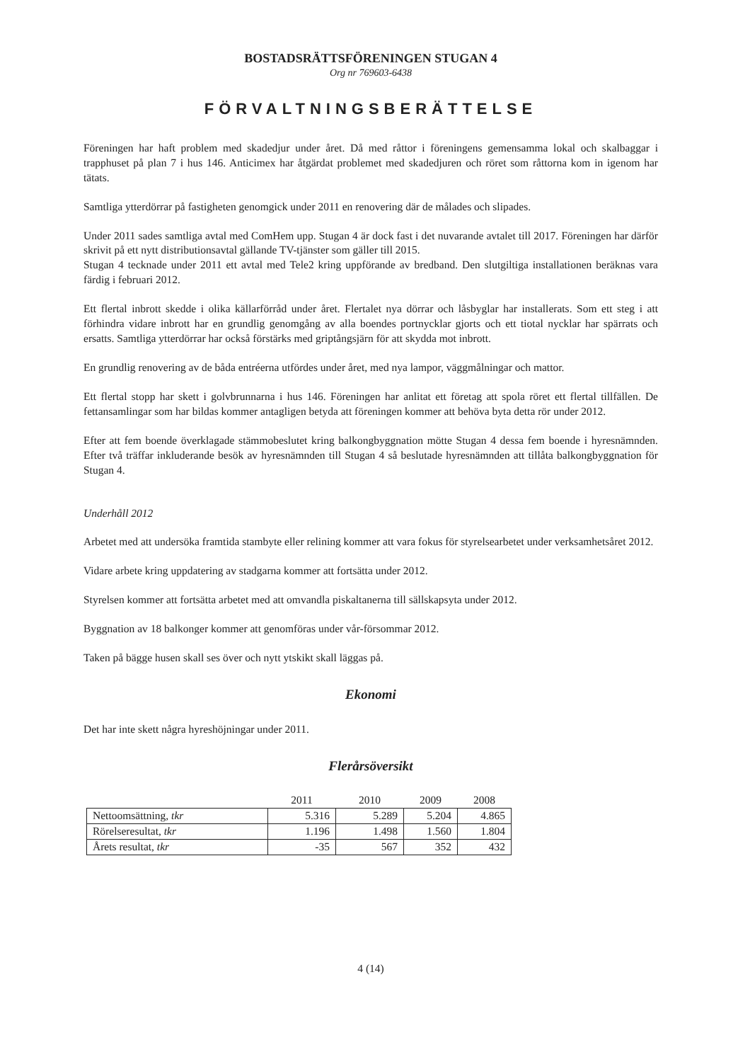BOSTADSRÄTTSFÖRENINGEN STUGAN 4
Org nr 769603-6438
FÖRVALTNINGSBERÄTTELSE
Föreningen har haft problem med skadedjur under året. Då med råttor i föreningens gemensamma lokal och skalbaggar i trapphuset på plan 7 i hus 146. Anticimex har åtgärdat problemet med skadedjuren och röret som råttorna kom in igenom har tätats.
Samtliga ytterdörrar på fastigheten genomgick under 2011 en renovering där de målades och slipades.
Under 2011 sades samtliga avtal med ComHem upp. Stugan 4 är dock fast i det nuvarande avtalet till 2017. Föreningen har därför skrivit på ett nytt distributionsavtal gällande TV-tjänster som gäller till 2015.
Stugan 4 tecknade under 2011 ett avtal med Tele2 kring uppförande av bredband. Den slutgiltiga installationen beräknas vara färdig i februari 2012.
Ett flertal inbrott skedde i olika källarförråd under året. Flertalet nya dörrar och låsbyglar har installerats. Som ett steg i att förhindra vidare inbrott har en grundlig genomgång av alla boendes portnycklar gjorts och ett tiotal nycklar har spärrats och ersatts. Samtliga ytterdörrar har också förstärks med griptångsjärn för att skydda mot inbrott.
En grundlig renovering av de båda entréerna utfördes under året, med nya lampor, väggmålningar och mattor.
Ett flertal stopp har skett i golvbrunnarna i hus 146. Föreningen har anlitat ett företag att spola röret ett flertal tillfällen. De fettansamlingar som har bildas kommer antagligen betyda att föreningen kommer att behöva byta detta rör under 2012.
Efter att fem boende överklagade stämmobeslutet kring balkongbyggnation mötte Stugan 4 dessa fem boende i hyresnämnden. Efter två träffar inkluderande besök av hyresnämnden till Stugan 4 så beslutade hyresnämnden att tillåta balkongbyggnation för Stugan 4.
Underhåll 2012
Arbetet med att undersöka framtida stambyte eller relining kommer att vara fokus för styrelsearbetet under verksamhetsåret 2012.
Vidare arbete kring uppdatering av stadgarna kommer att fortsätta under 2012.
Styrelsen kommer att fortsätta arbetet med att omvandla piskaltanerna till sällskapsyta under 2012.
Byggnation av 18 balkonger kommer att genomföras under vår-försommar 2012.
Taken på bägge husen skall ses över och nytt ytskikt skall läggas på.
Ekonomi
Det har inte skett några hyreshöjningar under 2011.
Flerårsöversikt
| | 2011 | 2010 | 2009 | 2008 |
| --- | --- | --- | --- | --- |
| Nettoomsättning, tkr | 5.316 | 5.289 | 5.204 | 4.865 |
| Rörelseresultat, tkr | 1.196 | 1.498 | 1.560 | 1.804 |
| Årets resultat, tkr | -35 | 567 | 352 | 432 |
4 (14)